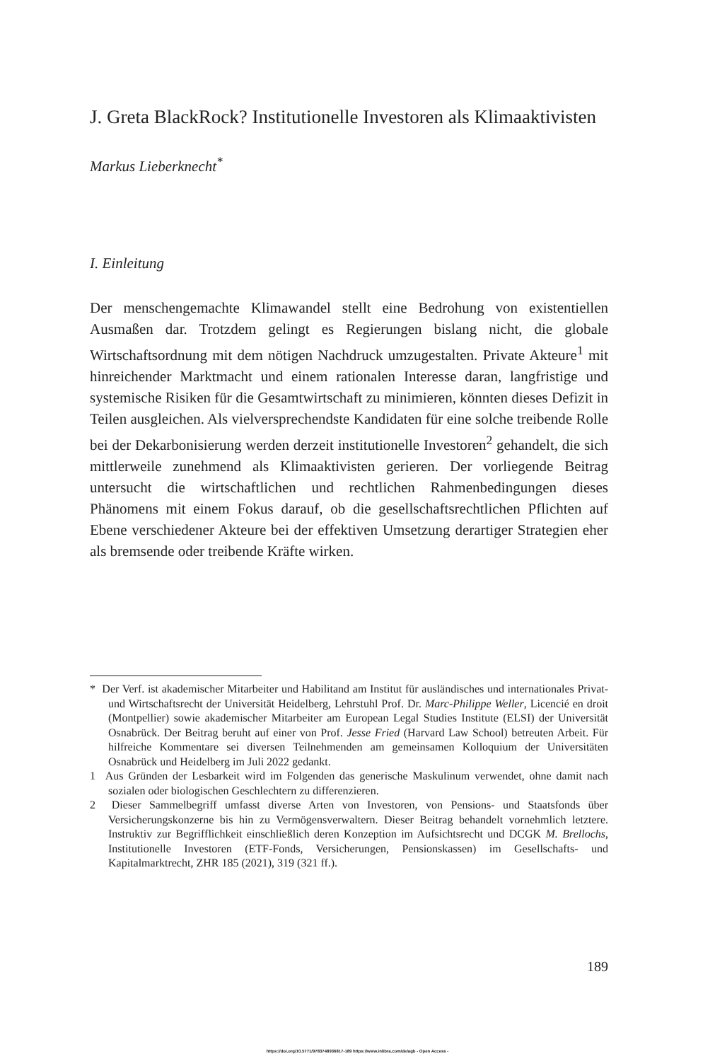J. Greta BlackRock? Institutionelle Investoren als Klimaaktivisten
Markus Lieberknecht<sup>*</sup>
I. Einleitung
Der menschengemachte Klimawandel stellt eine Bedrohung von existentiellen Ausmaßen dar. Trotzdem gelingt es Regierungen bislang nicht, die globale Wirtschaftsordnung mit dem nötigen Nachdruck umzugestalten. Private Akteure<sup>1</sup> mit hinreichender Marktmacht und einem rationalen Interesse daran, langfristige und systemische Risiken für die Gesamtwirtschaft zu minimieren, könnten dieses Defizit in Teilen ausgleichen. Als vielversprechendste Kandidaten für eine solche treibende Rolle bei der Dekarbonisierung werden derzeit institutionelle Investoren<sup>2</sup> gehandelt, die sich mittlerweile zunehmend als Klimaaktivisten gerieren. Der vorliegende Beitrag untersucht die wirtschaftlichen und rechtlichen Rahmenbedingungen dieses Phänomens mit einem Fokus darauf, ob die gesellschaftsrechtlichen Pflichten auf Ebene verschiedener Akteure bei der effektiven Umsetzung derartiger Strategien eher als bremsende oder treibende Kräfte wirken.
* Der Verf. ist akademischer Mitarbeiter und Habilitand am Institut für ausländisches und internationales Privat- und Wirtschaftsrecht der Universität Heidelberg, Lehrstuhl Prof. Dr. Marc-Philippe Weller, Licencié en droit (Montpellier) sowie akademischer Mitarbeiter am European Legal Studies Institute (ELSI) der Universität Osnabrück. Der Beitrag beruht auf einer von Prof. Jesse Fried (Harvard Law School) betreuten Arbeit. Für hilfreiche Kommentare sei diversen Teilnehmenden am gemeinsamen Kolloquium der Universitäten Osnabrück und Heidelberg im Juli 2022 gedankt.
1 Aus Gründen der Lesbarkeit wird im Folgenden das generische Maskulinum verwendet, ohne damit nach sozialen oder biologischen Geschlechtern zu differenzieren.
2 Dieser Sammelbegriff umfasst diverse Arten von Investoren, von Pensions- und Staatsfonds über Versicherungskonzerne bis hin zu Vermögensverwaltern. Dieser Beitrag behandelt vornehmlich letztere. Instruktiv zur Begrifflichkeit einschließlich deren Konzeption im Aufsichtsrecht und DCGK M. Brellochs, Institutionelle Investoren (ETF-Fonds, Versicherungen, Pensionskassen) im Gesellschafts- und Kapitalmarktrecht, ZHR 185 (2021), 319 (321 ff.).
189
https://doi.org/10.5771/9783748936817-189 https://www.inlibra.com/de/agb - Open Access -